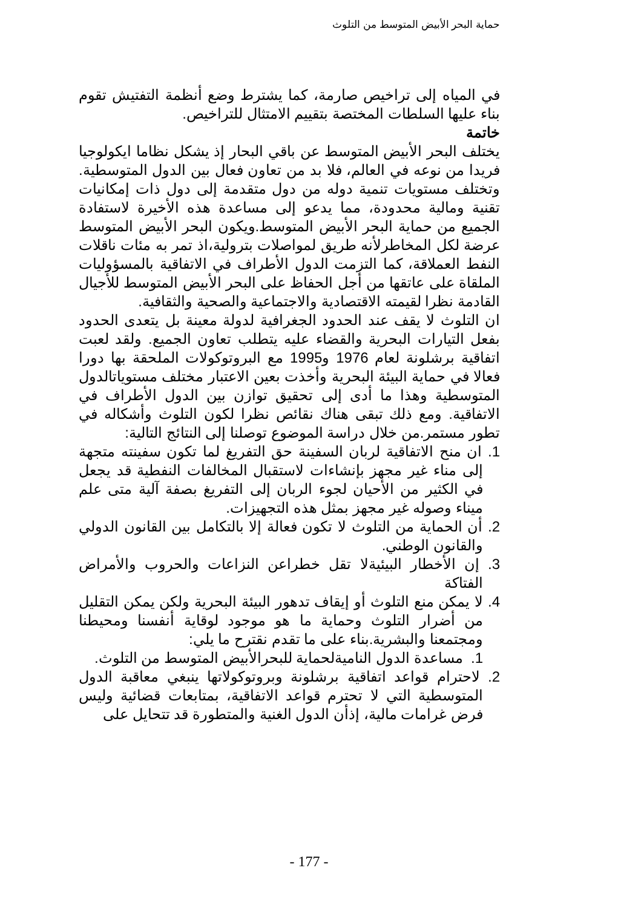حماية البحر الأبيض المتوسط من التلوث
في المياه إلى تراخيص صارمة، كما يشترط وضع أنظمة التفتيش تقوم بناء عليها السلطات المختصة بتقييم الامتثال للتراخيص.
خاتمة
يختلف البحر الأبيض المتوسط عن باقي البحار إذ يشكل نظاما ايكولوجيا فريدا من نوعه في العالم، فلا بد من تعاون فعال بين الدول المتوسطية. وتختلف مستويات تنمية دوله من دول متقدمة إلى دول ذات إمكانيات تقنية ومالية محدودة، مما يدعو إلى مساعدة هذه الأخيرة لاستفادة الجميع من حماية البحر الأبيض المتوسط.ويكون البحر الأبيض المتوسط عرضة لكل المخاطرلأنه طريق لمواصلات بترولية،اذ تمر به مئات ناقلات النفط العملاقة، كما التزمت الدول الأطراف في الاتفاقية بالمسؤوليات الملقاة على عاتقها من أجل الحفاظ على البحر الأبيض المتوسط للأجيال القادمة نظرا لقيمته الاقتصادية والاجتماعية والصحية والثقافية.
ان التلوث لا يقف عند الحدود الجغرافية لدولة معينة بل يتعدى الحدود بفعل التيارات البحرية والقضاء عليه يتطلب تعاون الجميع. ولقد لعبت اتفاقية برشلونة لعام 1976 و1995 مع البروتوكولات الملحقة بها دورا فعالا في حماية البيئة البحرية وأخذت بعين الاعتبار مختلف مستوياتالدول المتوسطية وهذا ما أدى إلى تحقيق توازن بين الدول الأطراف في الاتفاقية. ومع ذلك تبقى هناك نقائص نظرا لكون التلوث وأشكاله في تطور مستمر.من خلال دراسة الموضوع توصلنا إلى النتائج التالية:
1. ان منح الاتفاقية لربان السفينة حق التفريغ لما تكون سفينته متجهة إلى مناء غير مجهز بإنشاءات لاستقبال المخالفات النفطية قد يجعل في الكثير من الأحيان لجوء الربان إلى التفريغ بصفة آلية متى علم ميناء وصوله غير مجهز بمثل هذه التجهيزات.
2. أن الحماية من التلوث لا تكون فعالة إلا بالتكامل بين القانون الدولي والقانون الوطني.
3. إن الأخطار البيئيةلا تقل خطراعن النزاعات والحروب والأمراض الفتاكة
4. لا يمكن منع التلوث أو إيقاف تدهور البيئة البحرية ولكن يمكن التقليل من أضرار التلوث وحماية ما هو موجود لوقاية أنفسنا ومحيطنا ومجتمعنا والبشرية.بناء على ما تقدم نقترح ما يلي:
1. مساعدة الدول الناميةلحماية للبحرالأبيض المتوسط من التلوث.
2. لاحترام قواعد اتفاقية برشلونة وبروتوكولاتها ينبغي معاقبة الدول المتوسطية التي لا تحترم قواعد الاتفاقية، بمتابعات قضائية وليس فرض غرامات مالية، إذأن الدول الغنية والمتطورة قد تتحايل على
- 177 -